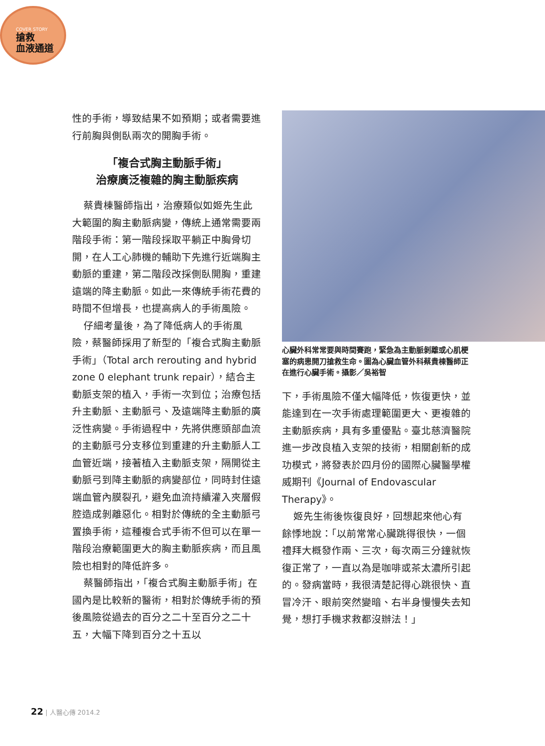COVER STORY
搶救
血液通道
性的手術，導致結果不如預期；或者需要進行前胸與側臥兩次的開胸手術。
「複合式胸主動脈手術」
治療廣泛複雜的胸主動脈疾病
蔡貴棟醫師指出，治療類似如姬先生此大範圍的胸主動脈病變，傳統上通常需要兩階段手術：第一階段採取平躺正中胸骨切開，在人工心肺機的輔助下先進行近端胸主動脈的重建，第二階段改採側臥開胸，重建遠端的降主動脈。如此一來傳統手術花費的時間不但增長，也提高病人的手術風險。
仔細考量後，為了降低病人的手術風險，蔡醫師採用了新型的「複合式胸主動脈手術」（Total arch rerouting and hybrid zone 0 elephant trunk repair），結合主動脈支架的植入，手術一次到位；治療包括升主動脈、主動脈弓、及遠端降主動脈的廣泛性病變。手術過程中，先將供應頭部血流的主動脈弓分支移位到重建的升主動脈人工血管近端，接著植入主動脈支架，隔開從主動脈弓到降主動脈的病變部位，同時封住遠端血管內膜裂孔，避免血流持續灌入夾層假腔造成剝離惡化。相對於傳統的全主動脈弓置換手術，這種複合式手術不但可以在單一階段治療範圍更大的胸主動脈疾病，而且風險也相對的降低許多。
蔡醫師指出，「複合式胸主動脈手術」在國內是比較新的醫術，相對於傳統手術的預後風險從過去的百分之二十至百分之二十五，大幅下降到百分之十五以
心臟外科常常要與時間賽跑，緊急為主動脈剝離或心肌梗塞的病患開刀搶救生命。圖為心臟血管外科蔡貴棟醫師正在進行心臟手術。攝影／吳裕智
下，手術風險不僅大幅降低，恢復更快，並能達到在一次手術處理範圍更大、更複雜的主動脈疾病，具有多重優點。臺北慈濟醫院進一步改良植入支架的技術，相關創新的成功模式，將發表於四月份的國際心臟醫學權威期刊《Journal of Endovascular Therapy》。
姬先生術後恢復良好，回想起來他心有餘悸地說：「以前常常心臟跳得很快，一個禮拜大概發作兩、三次，每次兩三分鐘就恢復正常了，一直以為是咖啡或茶太濃所引起的。發病當時，我很清楚記得心跳很快、直冒冷汗、眼前突然變暗、右半身慢慢失去知覺，想打手機求救都沒辦法！」
22 | 人醫心傳 2014.2